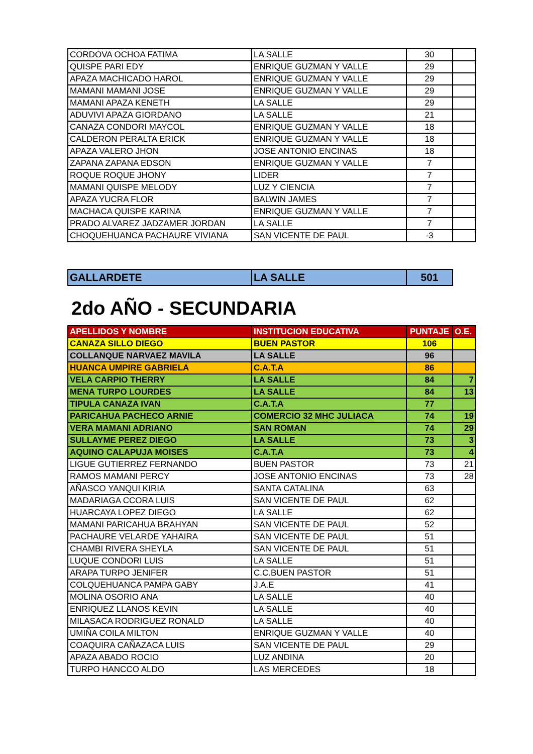| CORDOVA OCHOA FATIMA | LA SALLE | 30 | |
| QUISPE PARI EDY | ENRIQUE GUZMAN Y VALLE | 29 | |
| APAZA MACHICADO HAROL | ENRIQUE GUZMAN Y VALLE | 29 | |
| MAMANI MAMANI JOSE | ENRIQUE GUZMAN Y VALLE | 29 | |
| MAMANI APAZA KENETH | LA SALLE | 29 | |
| ADUVIVI APAZA GIORDANO | LA SALLE | 21 | |
| CANAZA CONDORI MAYCOL | ENRIQUE GUZMAN Y VALLE | 18 | |
| CALDERON PERALTA ERICK | ENRIQUE GUZMAN Y VALLE | 18 | |
| APAZA VALERO JHON | JOSE ANTONIO ENCINAS | 18 | |
| ZAPANA ZAPANA EDSON | ENRIQUE GUZMAN Y VALLE | 7 | |
| ROQUE ROQUE JHONY | LIDER | 7 | |
| MAMANI QUISPE MELODY | LUZ Y CIENCIA | 7 | |
| APAZA YUCRA FLOR | BALWIN JAMES | 7 | |
| MACHACA QUISPE KARINA | ENRIQUE GUZMAN Y VALLE | 7 | |
| PRADO ALVAREZ JADZAMER JORDAN | LA SALLE | 7 | |
| CHOQUEHUANCA PACHAURE VIVIANA | SAN VICENTE DE PAUL | -3 | |
| GALLARDETE | LA SALLE | 501 |
2do AÑO - SECUNDARIA
| APELLIDOS Y NOMBRE | INSTITUCION EDUCATIVA | PUNTAJE | O.E. |
| --- | --- | --- | --- |
| CANAZA SILLO DIEGO | BUEN PASTOR | 106 | |
| COLLANQUE NARVAEZ MAVILA | LA SALLE | 96 | |
| HUANCA UMPIRE GABRIELA | C.A.T.A | 86 | |
| VELA CARPIO THERRY | LA SALLE | 84 | 7 |
| MENA TURPO LOURDES | LA SALLE | 84 | 13 |
| TIPULA CANAZA IVAN | C.A.T.A | 77 | |
| PARICAHUA PACHECO ARNIE | COMERCIO 32 MHC JULIACA | 74 | 19 |
| VERA MAMANI ADRIANO | SAN ROMAN | 74 | 29 |
| SULLAYME PEREZ DIEGO | LA SALLE | 73 | 3 |
| AQUINO CALAPUJA MOISES | C.A.T.A | 73 | 4 |
| LIGUE GUTIERREZ FERNANDO | BUEN PASTOR | 73 | 21 |
| RAMOS MAMANI PERCY | JOSE ANTONIO ENCINAS | 73 | 28 |
| AÑASCO YANQUI KIRIA | SANTA CATALINA | 63 | |
| MADARIAGA CCORA LUIS | SAN VICENTE DE PAUL | 62 | |
| HUARCAYA LOPEZ DIEGO | LA SALLE | 62 | |
| MAMANI PARICAHUA BRAHYAN | SAN VICENTE DE PAUL | 52 | |
| PACHAURE VELARDE YAHAIRA | SAN VICENTE DE PAUL | 51 | |
| CHAMBI RIVERA SHEYLA | SAN VICENTE DE PAUL | 51 | |
| LUQUE CONDORI LUIS | LA SALLE | 51 | |
| ARAPA TURPO JENIFER | C.C.BUEN PASTOR | 51 | |
| COLQUEHUANCA PAMPA GABY | J.A.E | 41 | |
| MOLINA OSORIO ANA | LA SALLE | 40 | |
| ENRIQUEZ LLANOS KEVIN | LA SALLE | 40 | |
| MILASACA RODRIGUEZ RONALD | LA SALLE | 40 | |
| UMIÑA COILA MILTON | ENRIQUE GUZMAN Y VALLE | 40 | |
| COAQUIRA CAÑAZACA LUIS | SAN VICENTE DE PAUL | 29 | |
| APAZA ABADO ROCIO | LUZ ANDINA | 20 | |
| TURPO HANCCO ALDO | LAS MERCEDES | 18 | |